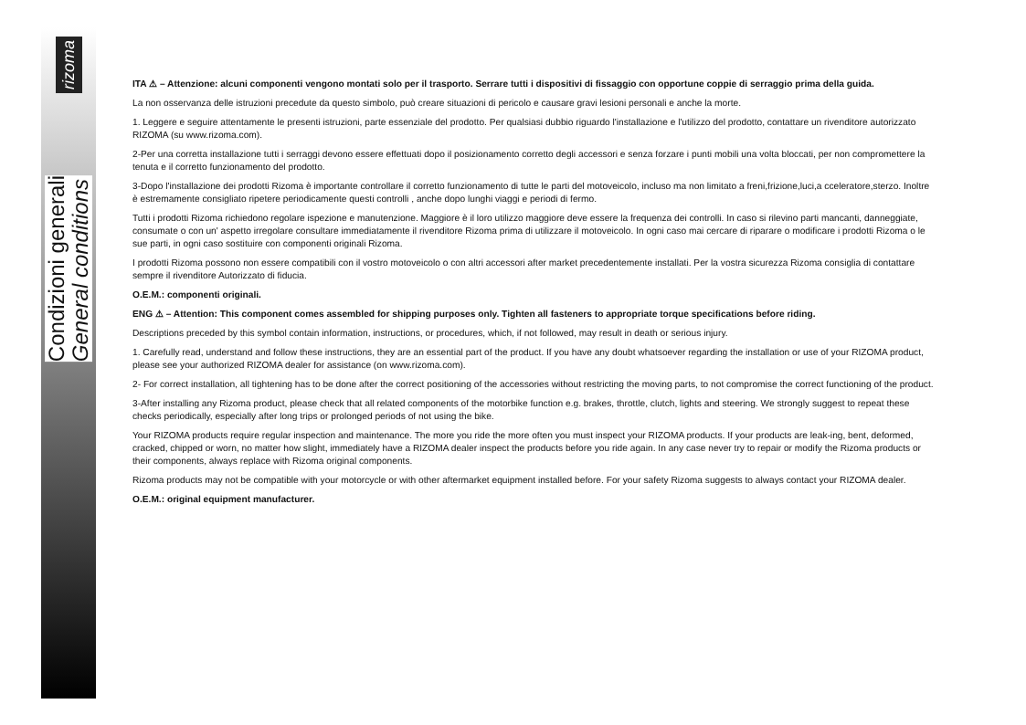rizoma
Condizioni generali
General conditions
ITA ⚠ – Attenzione: alcuni componenti vengono montati solo per il trasporto. Serrare tutti i dispositivi di fissaggio con opportune coppie di serraggio prima della guida.
La non osservanza delle istruzioni precedute da questo simbolo, può creare situazioni di pericolo e causare gravi lesioni personali e anche la morte.
1. Leggere e seguire attentamente le presenti istruzioni, parte essenziale del prodotto. Per qualsiasi dubbio riguardo l'installazione e l'utilizzo del prodotto, contattare un rivenditore autorizzato RIZOMA (su www.rizoma.com).
2-Per una corretta installazione tutti i serraggi devono essere effettuati dopo il posizionamento corretto degli accessori e senza forzare i punti mobili una volta bloccati, per non compromettere la tenuta e il corretto funzionamento del prodotto.
3-Dopo l'installazione dei prodotti Rizoma è importante controllare il corretto funzionamento di tutte le parti del motoveicolo, incluso ma non limitato a freni,frizione,luci,a cceleratore,sterzo. Inoltre è estremamente consigliato ripetere periodicamente questi controlli , anche dopo lunghi viaggi e periodi di fermo.
Tutti i prodotti Rizoma richiedono regolare ispezione e manutenzione. Maggiore è il loro utilizzo maggiore deve essere la frequenza dei controlli. In caso si rilevino parti mancanti, danneggiate, consumate o con un' aspetto irregolare consultare immediatamente il rivenditore Rizoma prima di utilizzare il motoveicolo. In ogni caso mai cercare di riparare o modificare i prodotti Rizoma o le sue parti, in ogni caso sostituire con componenti originali Rizoma.
I prodotti Rizoma possono non essere compatibili con il vostro motoveicolo o con altri accessori after market precedentemente installati. Per la vostra sicurezza Rizoma consiglia di contattare sempre il rivenditore Autorizzato di fiducia.
O.E.M.: componenti originali.
ENG ⚠ – Attention: This component comes assembled for shipping purposes only. Tighten all fasteners to appropriate torque specifications before riding.
Descriptions preceded by this symbol contain information, instructions, or procedures, which, if not followed, may result in death or serious injury.
1. Carefully read, understand and follow these instructions, they are an essential part of the product. If you have any doubt whatsoever regarding the installation or use of your RIZOMA product, please see your authorized RIZOMA dealer for assistance (on www.rizoma.com).
2- For correct installation, all tightening has to be done after the correct positioning of the accessories without restricting the moving parts, to not compromise the correct functioning of the product.
3-After installing any Rizoma product, please check that all related components of the motorbike function e.g. brakes, throttle, clutch, lights and steering. We strongly suggest to repeat these checks periodically, especially after long trips or prolonged periods of not using the bike.
Your RIZOMA products require regular inspection and maintenance. The more you ride the more often you must inspect your RIZOMA products. If your products are leak-ing, bent, deformed, cracked, chipped or worn, no matter how slight, immediately have a RIZOMA dealer inspect the products before you ride again. In any case never try to repair or modify the Rizoma products or their components, always replace with Rizoma original components.
Rizoma products may not be compatible with your motorcycle or with other aftermarket equipment installed before. For your safety Rizoma suggests to always contact your RIZOMA dealer.
O.E.M.: original equipment manufacturer.